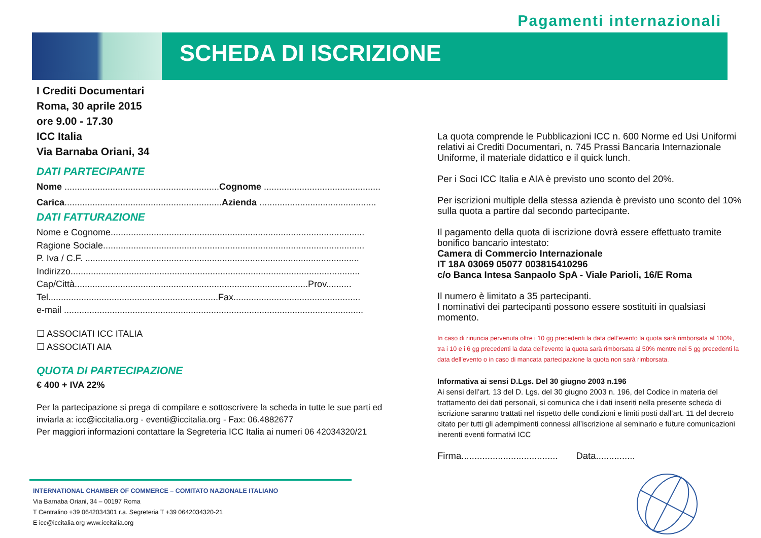Pagamenti internazionali
SCHEDA DI ISCRIZIONE
I Crediti Documentari
Roma, 30 aprile 2015
ore 9.00 - 17.30
ICC Italia
Via Barnaba Oriani, 34
DATI PARTECIPANTE
Nome .............................................................Cognome ..............................................
Carica..............................................................Azienda ..............................................
DATI FATTURAZIONE
Nome e Cognome....................................................................................................
Ragione Sociale.......................................................................................................
P. Iva / C.F. ............................................................................................................
Indirizzo..................................................................................................................
Cap/Città............................................................................................Prov..........
Tel...................................................................Fax..................................................
e-mail ......................................................................................................................
☐ ASSOCIATI ICC ITALIA
☐ ASSOCIATI AIA
QUOTA DI PARTECIPAZIONE
€ 400 + IVA 22%
Per la partecipazione si prega di compilare e sottoscrivere la scheda in tutte le sue parti ed inviarla a: icc@iccitalia.org - eventi@iccitalia.org - Fax: 06.4882677
Per maggiori informazioni contattare la Segreteria ICC Italia ai numeri 06 42034320/21
La quota comprende le Pubblicazioni ICC n. 600 Norme ed Usi Uniformi relativi ai Crediti Documentari, n. 745 Prassi Bancaria Internazionale Uniforme, il materiale didattico e il quick lunch.
Per i Soci ICC Italia e AIA è previsto uno sconto del 20%.
Per iscrizioni multiple della stessa azienda è previsto uno sconto del 10% sulla quota a partire dal secondo partecipante.
Il pagamento della quota di iscrizione dovrà essere effettuato tramite bonifico bancario intestato:
Camera di Commercio Internazionale
IT 18A 03069 05077 003815410296
c/o Banca Intesa Sanpaolo SpA - Viale Parioli, 16/E Roma
Il numero è limitato a 35 partecipanti.
I nominativi dei partecipanti possono essere sostituiti in qualsiasi momento.
In caso di rinuncia pervenuta oltre i 10 gg precedenti la data dell’evento la quota sarà rimborsata al 100%, tra i 10 e i 6 gg precedenti la data dell’evento la quota sarà rimborsata al 50% mentre nei 5 gg precedenti la data dell’evento o in caso di mancata partecipazione la quota non sarà rimborsata.
Informativa ai sensi D.Lgs. Del 30 giugno 2003 n.196
Ai sensi dell’art. 13 del D. Lgs. del 30 giugno 2003 n. 196, del Codice in materia del trattamento dei dati personali, si comunica che i dati inseriti nella presente scheda di iscrizione saranno trattati nel rispetto delle condizioni e limiti posti dall’art. 11 del decreto citato per tutti gli adempimenti connessi all’iscrizione al seminario e future comunicazioni inerenti eventi formativi ICC
Firma..................................... Data...............
INTERNATIONAL CHAMBER OF COMMERCE – COMITATO NAZIONALE ITALIANO
Via Barnaba Oriani, 34 – 00197 Roma
T Centralino +39 0642034301 r.a. Segreteria T +39 0642034320-21
E icc@iccitalia.org www.iccitalia.org